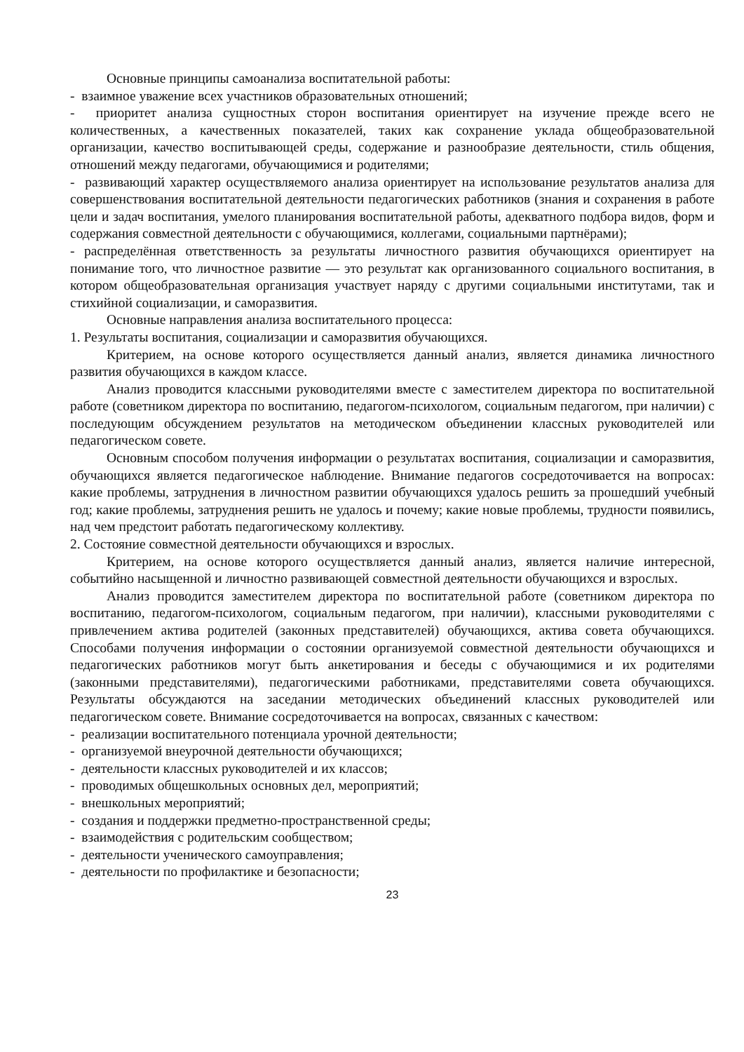Основные принципы самоанализа воспитательной работы:
- взаимное уважение всех участников образовательных отношений;
- приоритет анализа сущностных сторон воспитания ориентирует на изучение прежде всего не количественных, а качественных показателей, таких как сохранение уклада общеобразовательной организации, качество воспитывающей среды, содержание и разнообразие деятельности, стиль общения, отношений между педагогами, обучающимися и родителями;
- развивающий характер осуществляемого анализа ориентирует на использование результатов анализа для совершенствования воспитательной деятельности педагогических работников (знания и сохранения в работе цели и задач воспитания, умелого планирования воспитательной работы, адекватного подбора видов, форм и содержания совместной деятельности с обучающимися, коллегами, социальными партнёрами);
- распределённая ответственность за результаты личностного развития обучающихся ориентирует на понимание того, что личностное развитие — это результат как организованного социального воспитания, в котором общеобразовательная организация участвует наряду с другими социальными институтами, так и стихийной социализации, и саморазвития.
Основные направления анализа воспитательного процесса:
1. Результаты воспитания, социализации и саморазвития обучающихся.
Критерием, на основе которого осуществляется данный анализ, является динамика личностного развития обучающихся в каждом классе.
Анализ проводится классными руководителями вместе с заместителем директора по воспитательной работе (советником директора по воспитанию, педагогом-психологом, социальным педагогом, при наличии) с последующим обсуждением результатов на методическом объединении классных руководителей или педагогическом совете.
Основным способом получения информации о результатах воспитания, социализации и саморазвития, обучающихся является педагогическое наблюдение. Внимание педагогов сосредоточивается на вопросах: какие проблемы, затруднения в личностном развитии обучающихся удалось решить за прошедший учебный год; какие проблемы, затруднения решить не удалось и почему; какие новые проблемы, трудности появились, над чем предстоит работать педагогическому коллективу.
2. Состояние совместной деятельности обучающихся и взрослых.
Критерием, на основе которого осуществляется данный анализ, является наличие интересной, событийно насыщенной и личностно развивающей совместной деятельности обучающихся и взрослых.
Анализ проводится заместителем директора по воспитательной работе (советником директора по воспитанию, педагогом-психологом, социальным педагогом, при наличии), классными руководителями с привлечением актива родителей (законных представителей) обучающихся, актива совета обучающихся. Способами получения информации о состоянии организуемой совместной деятельности обучающихся и педагогических работников могут быть анкетирования и беседы с обучающимися и их родителями (законными представителями), педагогическими работниками, представителями совета обучающихся. Результаты обсуждаются на заседании методических объединений классных руководителей или педагогическом совете. Внимание сосредоточивается на вопросах, связанных с качеством:
- реализации воспитательного потенциала урочной деятельности;
- организуемой внеурочной деятельности обучающихся;
- деятельности классных руководителей и их классов;
- проводимых общешкольных основных дел, мероприятий;
- внешкольных мероприятий;
- создания и поддержки предметно-пространственной среды;
- взаимодействия с родительским сообществом;
- деятельности ученического самоуправления;
- деятельности по профилактике и безопасности;
23